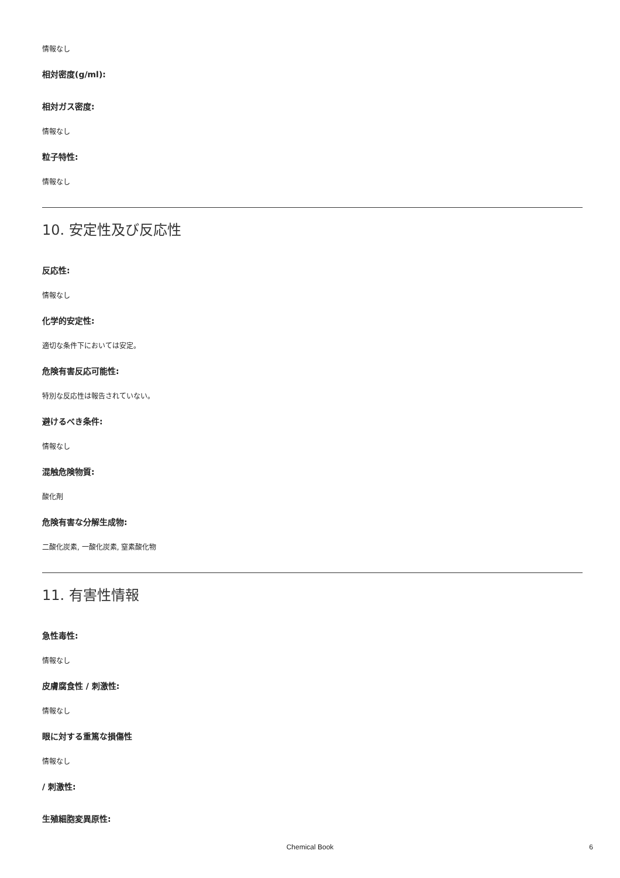情報なし
相対密度(g/ml):
相対ガス密度:
情報なし
粒子特性:
情報なし
10. 安定性及び反応性
反応性:
情報なし
化学的安定性:
適切な条件下においては安定。
危険有害反応可能性:
特別な反応性は報告されていない。
避けるべき条件:
情報なし
混触危険物質:
酸化剤
危険有害な分解生成物:
二酸化炭素, 一酸化炭素, 窒素酸化物
11. 有害性情報
急性毒性:
情報なし
皮膚腐食性 / 刺激性:
情報なし
眼に対する重篤な損傷性
情報なし
/ 刺激性:
生殖細胞変異原性:
Chemical Book 6